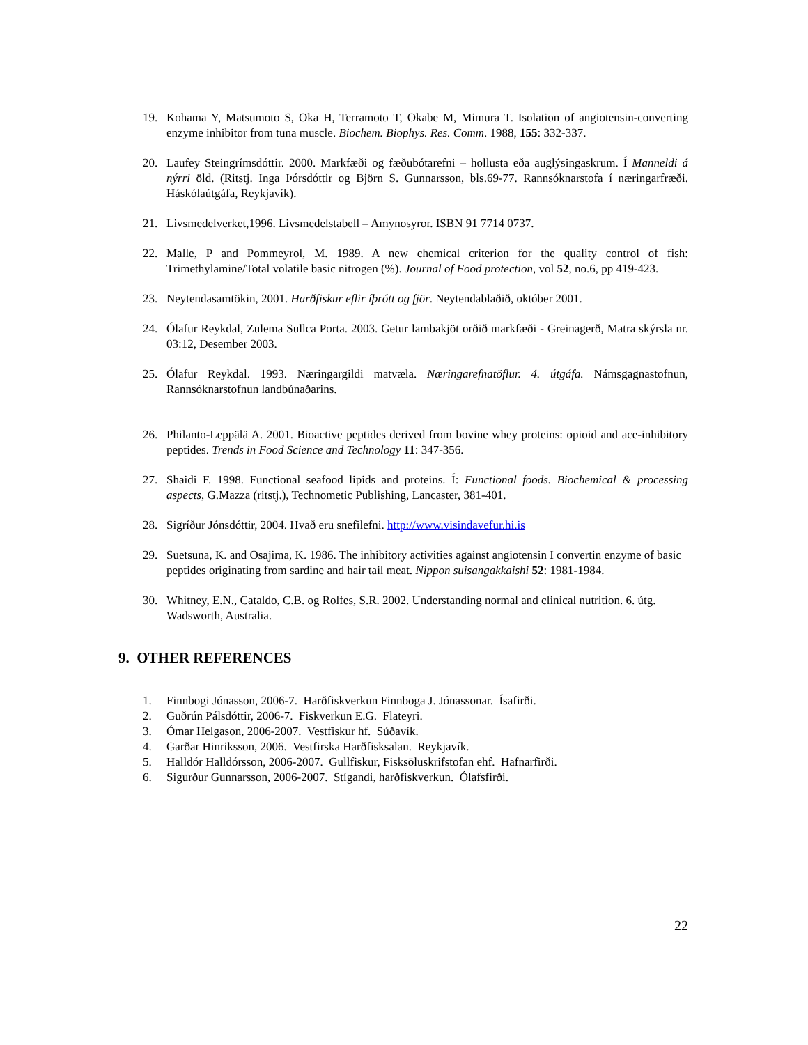19. Kohama Y, Matsumoto S, Oka H, Terramoto T, Okabe M, Mimura T. Isolation of angiotensin-converting enzyme inhibitor from tuna muscle. Biochem. Biophys. Res. Comm. 1988, 155: 332-337.
20. Laufey Steingrímsdóttir. 2000. Markfæði og fæðubótarefni – hollusta eða auglýsingaskrum. Í Manneldi á nýrri öld. (Ritstj. Inga Þórsdóttir og Björn S. Gunnarsson, bls.69-77. Rannsóknarstofa í næringarfræði. Háskólaútgáfa, Reykjavík).
21. Livsmedelverket,1996. Livsmedelstabell – Amynosyror. ISBN 91 7714 0737.
22. Malle, P and Pommeyrol, M. 1989. A new chemical criterion for the quality control of fish: Trimethylamine/Total volatile basic nitrogen (%). Journal of Food protection, vol 52, no.6, pp 419-423.
23. Neytendasamtökin, 2001. Harðfiskur eflir íþrótt og fjör. Neytendablaðið, október 2001.
24. Ólafur Reykdal, Zulema Sullca Porta. 2003. Getur lambakjöt orðið markfæði - Greinagerð, Matra skýrsla nr. 03:12, Desember 2003.
25. Ólafur Reykdal. 1993. Næringargildi matvæla. Næringarefnatöflur. 4. útgáfa. Námsgagnastofnun, Rannsóknarstofnun landbúnaðarins.
26. Philanto-Leppälä A. 2001. Bioactive peptides derived from bovine whey proteins: opioid and ace-inhibitory peptides. Trends in Food Science and Technology 11: 347-356.
27. Shaidi F. 1998. Functional seafood lipids and proteins. Í: Functional foods. Biochemical & processing aspects, G.Mazza (ritstj.), Technometic Publishing, Lancaster, 381-401.
28. Sigríður Jónsdóttir, 2004. Hvað eru snefilefni. http://www.visindavefur.hi.is
29. Suetsuna, K. and Osajima, K. 1986. The inhibitory activities against angiotensin I convertin enzyme of basic peptides originating from sardine and hair tail meat. Nippon suisangakkaishi 52: 1981-1984.
30. Whitney, E.N., Cataldo, C.B. og Rolfes, S.R. 2002. Understanding normal and clinical nutrition. 6. útg. Wadsworth, Australia.
9. OTHER REFERENCES
1. Finnbogi Jónasson, 2006-7. Harðfiskverkun Finnboga J. Jónassonar. Ísafirði.
2. Guðrún Pálsdóttir, 2006-7. Fiskverkun E.G. Flateyri.
3. Ómar Helgason, 2006-2007. Vestfiskur hf. Súðavík.
4. Garðar Hinriksson, 2006. Vestfirska Harðfisksalan. Reykjavík.
5. Halldór Halldórsson, 2006-2007. Gullfiskur, Fisksöluskrifstofan ehf. Hafnarfirði.
6. Sigurður Gunnarsson, 2006-2007. Stígandi, harðfiskverkun. Ólafsfirði.
22